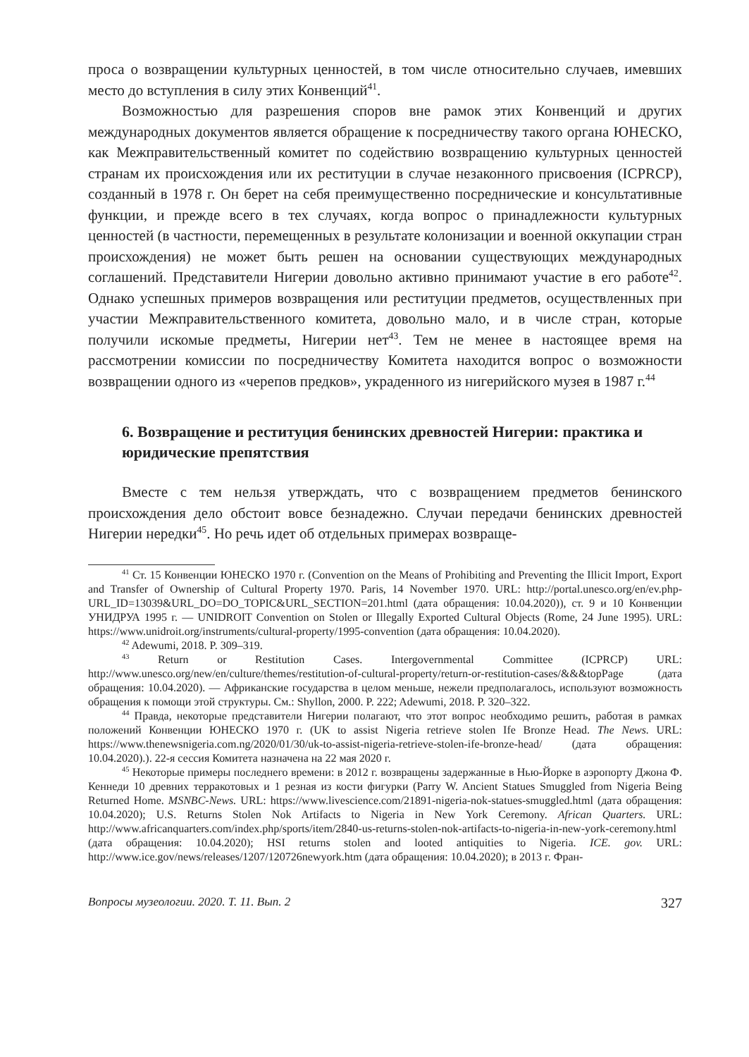проса о возвращении культурных ценностей, в том числе относительно случаев, имевших место до вступления в силу этих Конвенций<sup>41</sup>.
Возможностью для разрешения споров вне рамок этих Конвенций и других международных документов является обращение к посредничеству такого органа ЮНЕСКО, как Межправительственный комитет по содействию возвращению культурных ценностей странам их происхождения или их реституции в случае незаконного присвоения (ICPRCP), созданный в 1978 г. Он берет на себя преимущественно посреднические и консультативные функции, и прежде всего в тех случаях, когда вопрос о принадлежности культурных ценностей (в частности, перемещенных в результате колонизации и военной оккупации стран происхождения) не может быть решен на основании существующих международных соглашений. Представители Нигерии довольно активно принимают участие в его работе<sup>42</sup>. Однако успешных примеров возвращения или реституции предметов, осуществленных при участии Межправительственного комитета, довольно мало, и в числе стран, которые получили искомые предметы, Нигерии нет<sup>43</sup>. Тем не менее в настоящее время на рассмотрении комиссии по посредничеству Комитета находится вопрос о возможности возвращении одного из «черепов предков», украденного из нигерийского музея в 1987 г.<sup>44</sup>
6. Возвращение и реституция бенинских древностей Нигерии: практика и юридические препятствия
Вместе с тем нельзя утверждать, что с возвращением предметов бенинского происхождения дело обстоит вовсе безнадежно. Случаи передачи бенинских древностей Нигерии нередки<sup>45</sup>. Но речь идет об отдельных примерах возвраще-
<sup>41</sup> Ст. 15 Конвенции ЮНЕСКО 1970 г. (Convention on the Means of Prohibiting and Preventing the Illicit Import, Export and Transfer of Ownership of Cultural Property 1970. Paris, 14 November 1970. URL: http://portal.unesco.org/en/ev.php-URL_ID=13039&URL_DO=DO_TOPIC&URL_SECTION=201.html (дата обращения: 10.04.2020)), ст. 9 и 10 Конвенции УНИДРУА 1995 г. — UNIDROIT Convention on Stolen or Illegally Exported Cultural Objects (Rome, 24 June 1995). URL: https://www.unidroit.org/instruments/cultural-property/1995-convention (дата обращения: 10.04.2020).
<sup>42</sup> Adewumi, 2018. P. 309–319.
<sup>43</sup> Return or Restitution Cases. Intergovernmental Committee (ICPRCP) URL: http://www.unesco.org/new/en/culture/themes/restitution-of-cultural-property/return-or-restitution-cases/&&&topPage (дата обращения: 10.04.2020). — Африканские государства в целом меньше, нежели предполагалось, используют возможность обращения к помощи этой структуры. См.: Shyllon, 2000. P. 222; Adewumi, 2018. P. 320–322.
<sup>44</sup> Правда, некоторые представители Нигерии полагают, что этот вопрос необходимо решить, работая в рамках положений Конвенции ЮНЕСКО 1970 г. (UK to assist Nigeria retrieve stolen Ife Bronze Head. The News. URL: https://www.thenewsnigeria.com.ng/2020/01/30/uk-to-assist-nigeria-retrieve-stolen-ife-bronze-head/ (дата обращения: 10.04.2020).). 22-я сессия Комитета назначена на 22 мая 2020 г.
<sup>45</sup> Некоторые примеры последнего времени: в 2012 г. возвращены задержанные в Нью-Йорке в аэропорту Джона Ф. Кеннеди 10 древних терракотовых и 1 резная из кости фигурки (Parry W. Ancient Statues Smuggled from Nigeria Being Returned Home. MSNBC-News. URL: https://www.livescience.com/21891-nigeria-nok-statues-smuggled.html (дата обращения: 10.04.2020); U.S. Returns Stolen Nok Artifacts to Nigeria in New York Ceremony. African Quarters. URL: http://www.africanquarters.com/index.php/sports/item/2840-us-returns-stolen-nok-artifacts-to-nigeria-in-new-york-ceremony.html (дата обращения: 10.04.2020); HSI returns stolen and looted antiquities to Nigeria. ICE. gov. URL: http://www.ice.gov/news/releases/1207/120726newyork.htm (дата обращения: 10.04.2020); в 2013 г. Фран-
Вопросы музеологии. 2020. Т. 11. Вып. 2 327